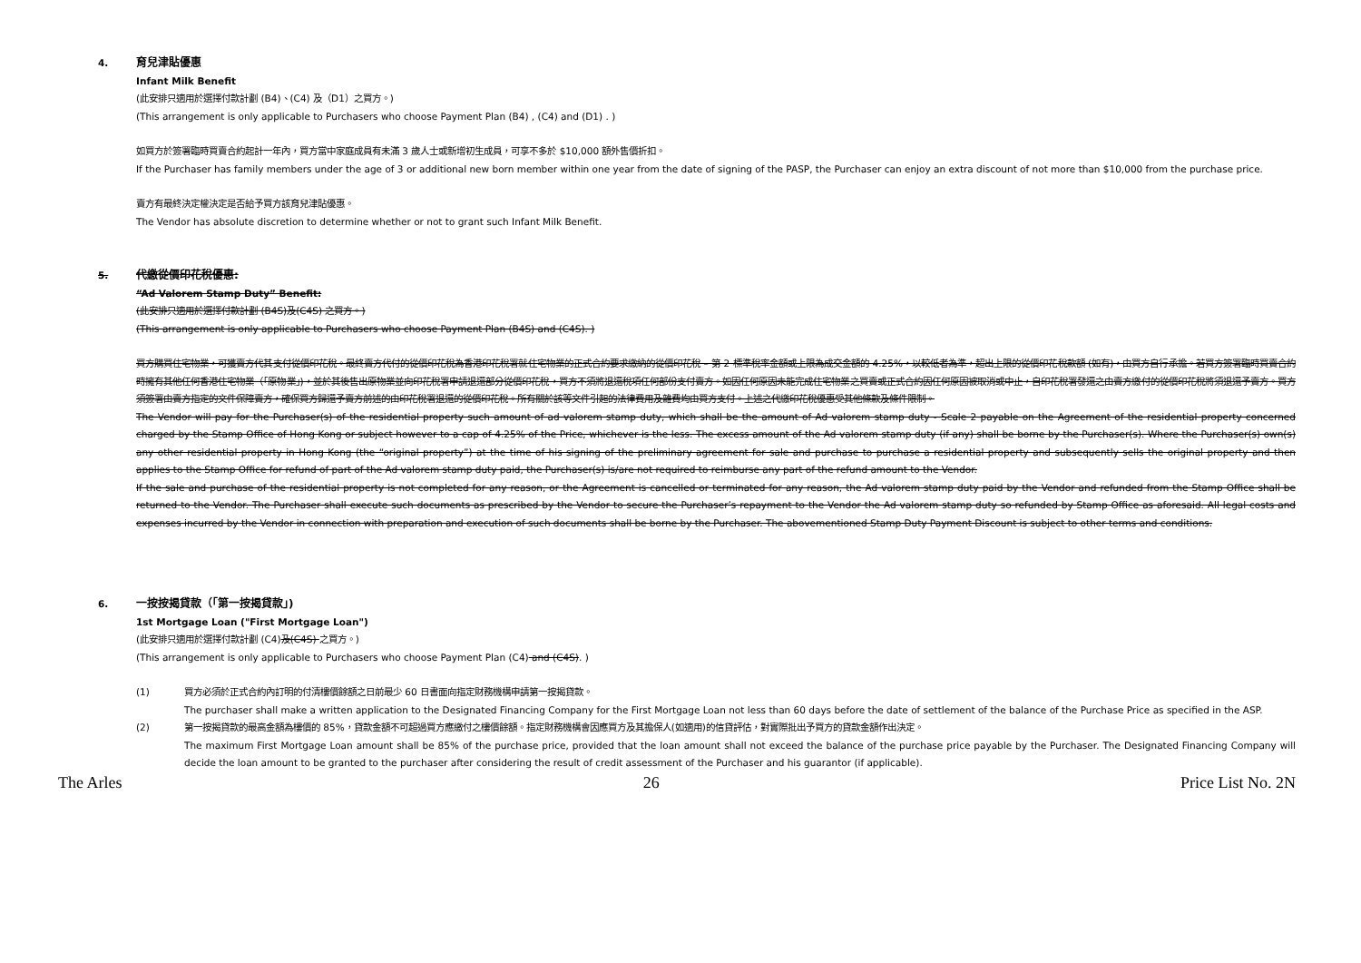4. 育兒津貼優惠
Infant Milk Benefit
(此安排只適用於選擇付款計劃 (B4)、(C4) 及（D1）之買方。)
(This arrangement is only applicable to Purchasers who choose Payment Plan (B4) , (C4) and (D1) . )
如買方於簽署臨時買賣合約起計一年內，買方當中家庭成員有未滿 3 歲人士或新增初生成員，可享不多於 $10,000 額外售價折扣。
If the Purchaser has family members under the age of 3 or additional new born member within one year from the date of signing of the PASP, the Purchaser can enjoy an extra discount of not more than $10,000 from the purchase price.
賣方有最終決定權決定是否給予買方該育兒津貼優惠。
The Vendor has absolute discretion to determine whether or not to grant such Infant Milk Benefit.
5. 代繳從價印花稅優惠:
“Ad Valorem Stamp Duty” Benefit:
(此安排只適用於選擇付款計劃 (B4S)及(C4S) 之買方。)
(This arrangement is only applicable to Purchasers who choose Payment Plan (B4S) and (C4S). )
買方購買住宅物業，可獲賣方代其支付從價印花稅。最終賣方代付的從價印花稅為香港印花稅署就住宅物業的正式合約要求繳納的從價印花稅 – 第 2 標準稅率金額或上限為成交金額的 4.25%，以較低者為準，超出上限的從價印花稅款額 (如有)，由買方自行承擔。若買方簽署臨時買賣合約時擁有其他任何香港住宅物業（「原物業」)，並於其後售出原物業並向印花稅署申請退還部分從價印花稅，買方不須將退還稅項任何部份支付賣方。如因任何原因未能完成住宅物業之買賣或正式合約因任何原因被取消或中止，自印花稅署發還之由賣方繳付的從價印花稅將須退還予賣方。買方須簽署由賣方指定的文件保障賣方，確保買方歸還予賣方前述的由印花稅署退還的從價印花稅。所有關於該等文件引起的法律費用及雜費均由買方支付。上述之代繳印花稅優惠受其他條款及條件限制。
The Vendor will pay for the Purchaser(s) of the residential property such amount of ad valorem stamp duty, which shall be the amount of Ad valorem stamp duty - Scale 2 payable on the Agreement of the residential property concerned charged by the Stamp Office of Hong Kong or subject however to a cap of 4.25% of the Price, whichever is the less. The excess amount of the Ad valorem stamp duty (if any) shall be borne by the Purchaser(s). Where the Purchaser(s) own(s) any other residential property in Hong Kong (the “original property”) at the time of his signing of the preliminary agreement for sale and purchase to purchase a residential property and subsequently sells the original property and then applies to the Stamp Office for refund of part of the Ad valorem stamp duty paid, the Purchaser(s) is/are not required to reimburse any part of the refund amount to the Vendor.
If the sale and purchase of the residential property is not completed for any reason, or the Agreement is cancelled or terminated for any reason, the Ad valorem stamp duty paid by the Vendor and refunded from the Stamp Office shall be returned to the Vendor. The Purchaser shall execute such documents as prescribed by the Vendor to secure the Purchaser’s repayment to the Vendor the Ad valorem stamp duty so refunded by Stamp Office as aforesaid. All legal costs and expenses incurred by the Vendor in connection with preparation and execution of such documents shall be borne by the Purchaser. The abovementioned Stamp Duty Payment Discount is subject to other terms and conditions.
6. 一按按揭貸款（「第一按揭貸款」)
1st Mortgage Loan ("First Mortgage Loan")
(此安排只適用於選擇付款計劃 (C4)及(C4S) 之買方。)
(This arrangement is only applicable to Purchasers who choose Payment Plan (C4) and (C4S). )
(1) 買方必須於正式合約內訂明的付清樓價餘額之日前最少 60 日書面向指定財務機構申請第一按揭貸款。
The purchaser shall make a written application to the Designated Financing Company for the First Mortgage Loan not less than 60 days before the date of settlement of the balance of the Purchase Price as specified in the ASP.
(2) 第一按揭貸款的最高金額為樓價的 85%，貸款金額不可超過買方應繳付之樓價餘額。指定財務機構會因應買方及其擔保人(如適用)的信貸評估，對實際批出予買方的貸款金額作出決定。
The maximum First Mortgage Loan amount shall be 85% of the purchase price, provided that the loan amount shall not exceed the balance of the purchase price payable by the Purchaser. The Designated Financing Company will decide the loan amount to be granted to the purchaser after considering the result of credit assessment of the Purchaser and his guarantor (if applicable).
The Arles 26 Price List No. 2N